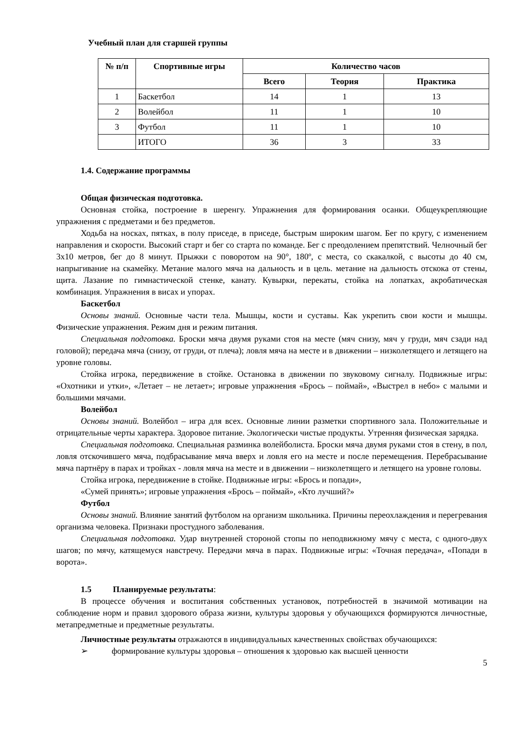Учебный план для старшей группы
| № п/п | Спортивные игры | Количество часов | | |
| --- | --- | --- | --- | --- |
| | | Всего | Теория | Практика |
| 1 | Баскетбол | 14 | 1 | 13 |
| 2 | Волейбол | 11 | 1 | 10 |
| 3 | Футбол | 11 | 1 | 10 |
| | ИТОГО | 36 | 3 | 33 |
1.4. Содержание программы
Общая физическая подготовка.
Основная стойка, построение в шеренгу. Упражнения для формирования осанки. Общеукрепляющие упражнения с предметами и без предметов.
Ходьба на носках, пятках, в полу приседе, в приседе, быстрым широким шагом. Бег по кругу, с изменением направления и скорости. Высокий старт и бег со старта по команде. Бег с преодолением препятствий. Челночный бег 3х10 метров, бег до 8 минут. Прыжки с поворотом на 90°, 180º, с места, со скакалкой, с высоты до 40 см, напрыгивание на скамейку. Метание малого мяча на дальность и в цель. метание на дальность отскока от стены, щита. Лазание по гимнастической стенке, канату. Кувырки, перекаты, стойка на лопатках, акробатическая комбинация. Упражнения в висах и упорах.
Баскетбол
Основы знаний. Основные части тела. Мышцы, кости и суставы. Как укрепить свои кости и мышцы. Физические упражнения. Режим дня и режим питания.
Специальная подготовка. Броски мяча двумя руками стоя на месте (мяч снизу, мяч у груди, мяч сзади над головой); передача мяча (снизу, от груди, от плеча); ловля мяча на месте и в движении – низколетящего и летящего на уровне головы.
Стойка игрока, передвижение в стойке. Остановка в движении по звуковому сигналу. Подвижные игры: «Охотники и утки», «Летает – не летает»; игровые упражнения «Брось – поймай», «Выстрел в небо» с малыми и большими мячами.
Волейбол
Основы знаний. Волейбол – игра для всех. Основные линии разметки спортивного зала. Положительные и отрицательные черты характера. Здоровое питание. Экологически чистые продукты. Утренняя физическая зарядка.
Специальная подготовка. Специальная разминка волейболиста. Броски мяча двумя руками стоя в стену, в пол, ловля отскочившего мяча, подбрасывание мяча вверх и ловля его на месте и после перемещения. Перебрасывание мяча партнёру в парах и тройках - ловля мяча на месте и в движении – низколетящего и летящего на уровне головы.
Стойка игрока, передвижение в стойке. Подвижные игры: «Брось и попади»,
«Сумей принять»; игровые упражнения «Брось – поймай», «Кто лучший?»
Футбол
Основы знаний. Влияние занятий футболом на организм школьника. Причины переохлаждения и перегревания организма человека. Признаки простудного заболевания.
Специальная подготовка. Удар внутренней стороной стопы по неподвижному мячу с места, с одного-двух шагов; по мячу, катящемуся навстречу. Передачи мяча в парах. Подвижные игры: «Точная передача», «Попади в ворота».
1.5 Планируемые результаты:
В процессе обучения и воспитания собственных установок, потребностей в значимой мотивации на соблюдение норм и правил здорового образа жизни, культуры здоровья у обучающихся формируются личностные, метапредметные и предметные результаты.
Личностные результаты отражаются в индивидуальных качественных свойствах обучающихся:
➢ формирование культуры здоровья – отношения к здоровью как высшей ценности
5